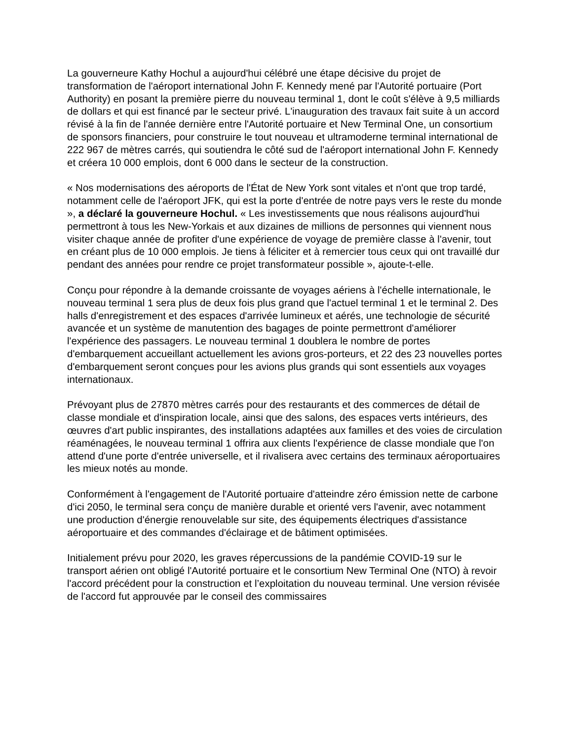La gouverneure Kathy Hochul a aujourd'hui célébré une étape décisive du projet de transformation de l'aéroport international John F. Kennedy mené par l'Autorité portuaire (Port Authority) en posant la première pierre du nouveau terminal 1, dont le coût s'élève à 9,5 milliards de dollars et qui est financé par le secteur privé. L'inauguration des travaux fait suite à un accord révisé à la fin de l'année dernière entre l'Autorité portuaire et New Terminal One, un consortium de sponsors financiers, pour construire le tout nouveau et ultramoderne terminal international de 222 967 de mètres carrés, qui soutiendra le côté sud de l'aéroport international John F. Kennedy et créera 10 000 emplois, dont 6 000 dans le secteur de la construction.
« Nos modernisations des aéroports de l'État de New York sont vitales et n'ont que trop tardé, notamment celle de l'aéroport JFK, qui est la porte d'entrée de notre pays vers le reste du monde », a déclaré la gouverneure Hochul. « Les investissements que nous réalisons aujourd'hui permettront à tous les New-Yorkais et aux dizaines de millions de personnes qui viennent nous visiter chaque année de profiter d'une expérience de voyage de première classe à l'avenir, tout en créant plus de 10 000 emplois. Je tiens à féliciter et à remercier tous ceux qui ont travaillé dur pendant des années pour rendre ce projet transformateur possible », ajoute-t-elle.
Conçu pour répondre à la demande croissante de voyages aériens à l'échelle internationale, le nouveau terminal 1 sera plus de deux fois plus grand que l'actuel terminal 1 et le terminal 2. Des halls d'enregistrement et des espaces d'arrivée lumineux et aérés, une technologie de sécurité avancée et un système de manutention des bagages de pointe permettront d'améliorer l'expérience des passagers. Le nouveau terminal 1 doublera le nombre de portes d'embarquement accueillant actuellement les avions gros-porteurs, et 22 des 23 nouvelles portes d'embarquement seront conçues pour les avions plus grands qui sont essentiels aux voyages internationaux.
Prévoyant plus de 27870 mètres carrés pour des restaurants et des commerces de détail de classe mondiale et d'inspiration locale, ainsi que des salons, des espaces verts intérieurs, des œuvres d'art public inspirantes, des installations adaptées aux familles et des voies de circulation réaménagées, le nouveau terminal 1 offrira aux clients l'expérience de classe mondiale que l'on attend d'une porte d'entrée universelle, et il rivalisera avec certains des terminaux aéroportuaires les mieux notés au monde.
Conformément à l'engagement de l'Autorité portuaire d'atteindre zéro émission nette de carbone d'ici 2050, le terminal sera conçu de manière durable et orienté vers l'avenir, avec notamment une production d'énergie renouvelable sur site, des équipements électriques d'assistance aéroportuaire et des commandes d'éclairage et de bâtiment optimisées.
Initialement prévu pour 2020, les graves répercussions de la pandémie COVID-19 sur le transport aérien ont obligé l'Autorité portuaire et le consortium New Terminal One (NTO) à revoir l'accord précédent pour la construction et l’exploitation du nouveau terminal. Une version révisée de l'accord fut approuvée par le conseil des commissaires